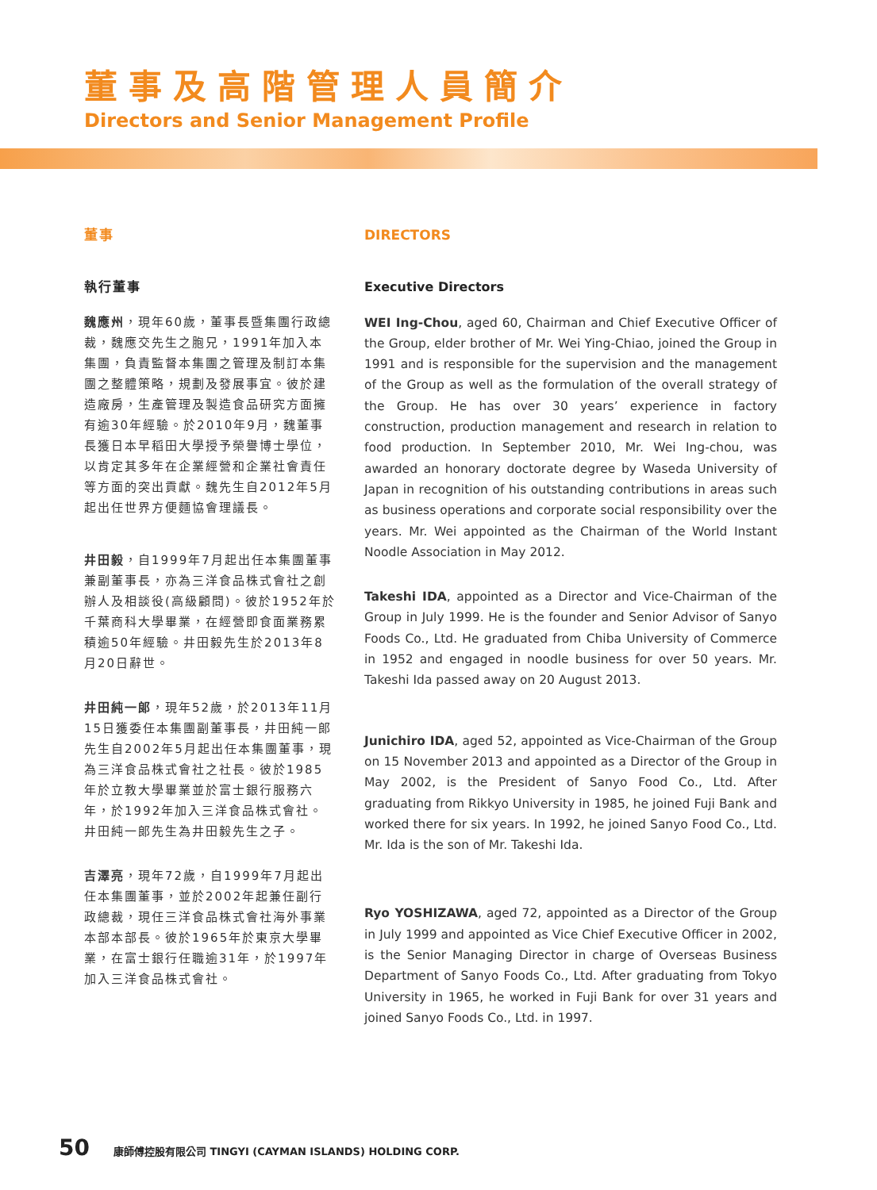董事及高階管理人員簡介
Directors and Senior Management Profile
董事
執行董事
魏應州，現年60歲，董事長暨集團行政總裁，魏應交先生之胞兄，1991年加入本集團，負責監督本集團之管理及制訂本集團之整體策略，規劃及發展事宜。彼於建造廠房，生產管理及製造食品研究方面擁有逾30年經驗。於2010年9月，魏董事長獲日本早稻田大學授予榮譽博士學位，以肯定其多年在企業經營和企業社會責任等方面的突出貢獻。魏先生自2012年5月起出任世界方便麵協會理議長。
井田毅，自1999年7月起出任本集團董事兼副董事長，亦為三洋食品株式會社之創辦人及相談役(高級顧問)。彼於1952年於千葉商科大學畢業，在經營即食面業務累積逾50年經驗。井田毅先生於2013年8月20日辭世。
井田純一郎，現年52歲，於2013年11月15日獲委任本集團副董事長，井田純一郎先生自2002年5月起出任本集團董事，現為三洋食品株式會社之社長。彼於1985年於立教大學畢業並於富士銀行服務六年，於1992年加入三洋食品株式會社。井田純一郎先生為井田毅先生之子。
吉澤亮，現年72歲，自1999年7月起出任本集團董事，並於2002年起兼任副行政總裁，現任三洋食品株式會社海外事業本部本部長。彼於1965年於東京大學畢業，在富士銀行任職逾31年，於1997年加入三洋食品株式會社。
DIRECTORS
Executive Directors
WEI Ing-Chou, aged 60, Chairman and Chief Executive Officer of the Group, elder brother of Mr. Wei Ying-Chiao, joined the Group in 1991 and is responsible for the supervision and the management of the Group as well as the formulation of the overall strategy of the Group. He has over 30 years’ experience in factory construction, production management and research in relation to food production. In September 2010, Mr. Wei Ing-chou, was awarded an honorary doctorate degree by Waseda University of Japan in recognition of his outstanding contributions in areas such as business operations and corporate social responsibility over the years. Mr. Wei appointed as the Chairman of the World Instant Noodle Association in May 2012.
Takeshi IDA, appointed as a Director and Vice-Chairman of the Group in July 1999. He is the founder and Senior Advisor of Sanyo Foods Co., Ltd. He graduated from Chiba University of Commerce in 1952 and engaged in noodle business for over 50 years. Mr. Takeshi Ida passed away on 20 August 2013.
Junichiro IDA, aged 52, appointed as Vice-Chairman of the Group on 15 November 2013 and appointed as a Director of the Group in May 2002, is the President of Sanyo Food Co., Ltd. After graduating from Rikkyo University in 1985, he joined Fuji Bank and worked there for six years. In 1992, he joined Sanyo Food Co., Ltd. Mr. Ida is the son of Mr. Takeshi Ida.
Ryo YOSHIZAWA, aged 72, appointed as a Director of the Group in July 1999 and appointed as Vice Chief Executive Officer in 2002, is the Senior Managing Director in charge of Overseas Business Department of Sanyo Foods Co., Ltd. After graduating from Tokyo University in 1965, he worked in Fuji Bank for over 31 years and joined Sanyo Foods Co., Ltd. in 1997.
50 康師傅控股有限公司 TINGYI (CAYMAN ISLANDS) HOLDING CORP.